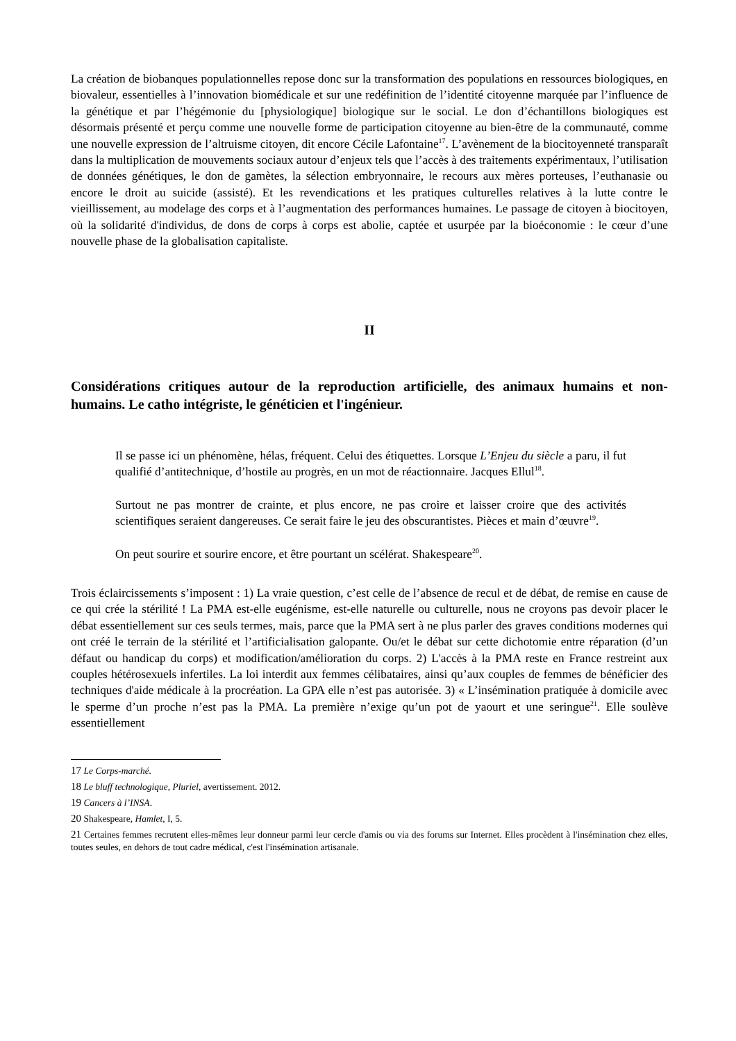La création de biobanques populationnelles repose donc sur la transformation des populations en ressources biologiques, en biovaleur, essentielles à l’innovation biomédicale et sur une redéfinition de l’identité citoyenne marquée par l’influence de la génétique et par l’hégémonie du [physiologique] biologique sur le social. Le don d’échantillons biologiques est désormais présenté et perçu comme une nouvelle forme de participation citoyenne au bien-être de la communauté, comme une nouvelle expression de l’altruisme citoyen, dit encore Cécile Lafontaine<sup>17</sup>. L’avènement de la biocitoyenneté transparaît dans la multiplication de mouvements sociaux autour d’enjeux tels que l’accès à des traitements expérimentaux, l’utilisation de données génétiques, le don de gamètes, la sélection embryonnaire, le recours aux mères porteuses, l’euthanasie ou encore le droit au suicide (assisté). Et les revendications et les pratiques culturelles relatives à la lutte contre le vieillissement, au modelage des corps et à l’augmentation des performances humaines. Le passage de citoyen à biocitoyen, où la solidarité d'individus, de dons de corps à corps est abolie, captée et usurpée par la bioéconomie : le cœur d’une nouvelle phase de la globalisation capitaliste.
II
Considérations critiques autour de la reproduction artificielle, des animaux humains et non-humains. Le catho intégriste, le généticien et l'ingénieur.
Il se passe ici un phénomène, hélas, fréquent. Celui des étiquettes. Lorsque L’Enjeu du siècle a paru, il fut qualifié d’antitechnique, d’hostile au progrès, en un mot de réactionnaire. Jacques Ellul<sup>18</sup>.
Surtout ne pas montrer de crainte, et plus encore, ne pas croire et laisser croire que des activités scientifiques seraient dangereuses. Ce serait faire le jeu des obscurantistes. Pièces et main d’œuvre<sup>19</sup>.
On peut sourire et sourire encore, et être pourtant un scélérat. Shakespeare<sup>20</sup>.
Trois éclaircissements s’imposent : 1) La vraie question, c’est celle de l’absence de recul et de débat, de remise en cause de ce qui crée la stérilité ! La PMA est-elle eugénisme, est-elle naturelle ou culturelle, nous ne croyons pas devoir placer le débat essentiellement sur ces seuls termes, mais, parce que la PMA sert à ne plus parler des graves conditions modernes qui ont créé le terrain de la stérilité et l’artificialisation galopante. Ou/et le débat sur cette dichotomie entre réparation (d’un défaut ou handicap du corps) et modification/amélioration du corps. 2) L'accès à la PMA reste en France restreint aux couples hétérosexuels infertiles. La loi interdit aux femmes célibataires, ainsi qu’aux couples de femmes de bénéficier des techniques d'aide médicale à la procréation. La GPA elle n’est pas autorisée. 3) « L’insémination pratiquée à domicile avec le sperme d’un proche n’est pas la PMA. La première n’exige qu’un pot de yaourt et une seringue<sup>21</sup>. Elle soulève essentiellement
17 Le Corps-marché.
18 Le bluff technologique, Pluriel, avertissement. 2012.
19 Cancers à l’INSA.
20 Shakespeare, Hamlet, I, 5.
21 Certaines femmes recrutent elles-mêmes leur donneur parmi leur cercle d'amis ou via des forums sur Internet. Elles procèdent à l'insémination chez elles, toutes seules, en dehors de tout cadre médical, c'est l'insémination artisanale.